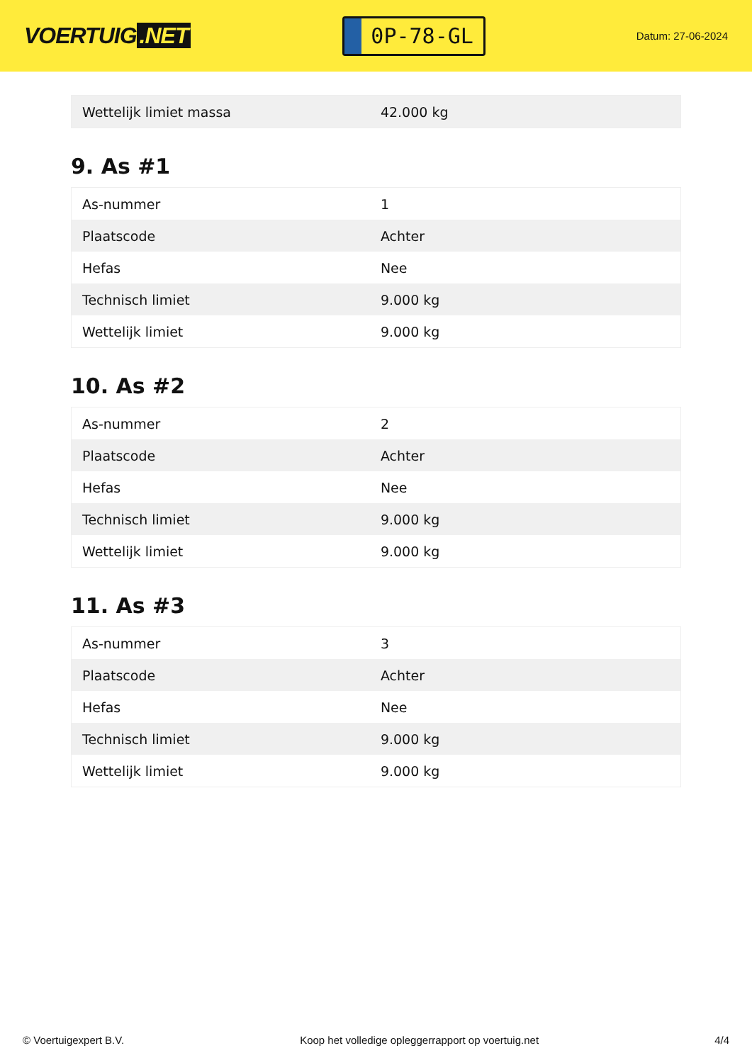VOERTUIG.NET
0P-78-GL
Datum: 27-06-2024
| Wettelijk limiet massa | 42.000 kg |
9. As #1
| As-nummer | 1 |
| Plaatscode | Achter |
| Hefas | Nee |
| Technisch limiet | 9.000 kg |
| Wettelijk limiet | 9.000 kg |
10. As #2
| As-nummer | 2 |
| Plaatscode | Achter |
| Hefas | Nee |
| Technisch limiet | 9.000 kg |
| Wettelijk limiet | 9.000 kg |
11. As #3
| As-nummer | 3 |
| Plaatscode | Achter |
| Hefas | Nee |
| Technisch limiet | 9.000 kg |
| Wettelijk limiet | 9.000 kg |
© Voertuigexpert B.V. Koop het volledige opleggerrapport op voertuig.net 4/4